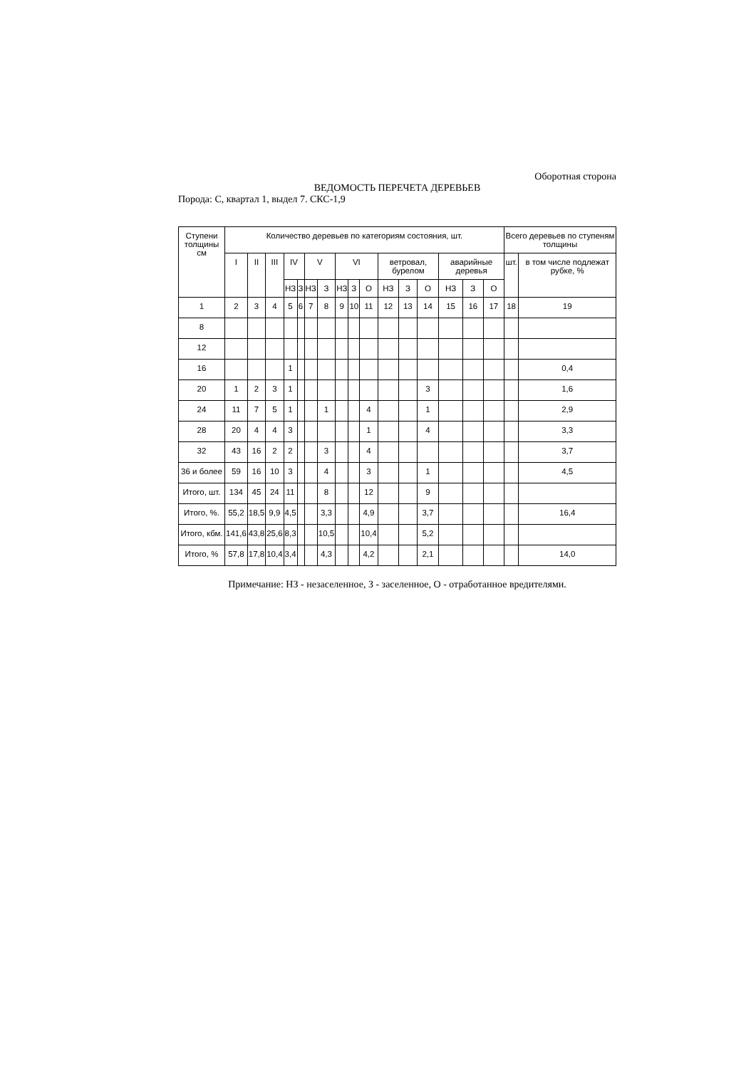Оборотная сторона
ВЕДОМОСТЬ ПЕРЕЧЕТА ДЕРЕВЬЕВ
Порода: С, квартал 1, выдел 7. СКС-1,9
| Ступени толщины см | Количество деревьев по категориям состояния, шт. | | | | | | | | | | | | | | | | Всего деревьев по ступеням толщины | |
| --- | --- | --- | --- | --- | --- | --- | --- | --- | --- | --- | --- | --- | --- | --- | --- | --- | --- | --- |
| | I | II | III | IV | | V | | VI | | | ветровал, бурелом | | | аварийные деревья | | | шт. | в том числе подлежат рубке, % |
| | | | | НЗ | З | НЗ | З | НЗ | З | О | НЗ | З | О | НЗ | З | О | | |
| 1 | 2 | 3 | 4 | 5 | 6 | 7 | 8 | 9 | 10 | 11 | 12 | 13 | 14 | 15 | 16 | 17 | 18 | 19 |
| 8 | | | | | | | | | | | | | | | | | | |
| 12 | | | | | | | | | | | | | | | | | | |
| 16 | | | | 1 | | | | | | | | | | | | | | 0,4 |
| 20 | 1 | 2 | 3 | 1 | | | | | | | | | 3 | | | | | 1,6 |
| 24 | 11 | 7 | 5 | 1 | | | 1 | | | 4 | | | 1 | | | | | 2,9 |
| 28 | 20 | 4 | 4 | 3 | | | | | | 1 | | | 4 | | | | | 3,3 |
| 32 | 43 | 16 | 2 | 2 | | | 3 | | | 4 | | | | | | | | 3,7 |
| 36 и более | 59 | 16 | 10 | 3 | | | 4 | | | 3 | | | 1 | | | | | 4,5 |
| Итого, шт. | 134 | 45 | 24 | 11 | | | 8 | | | 12 | | | 9 | | | | | |
| Итого, %. | 55,2 | 18,5 | 9,9 | 4,5 | | | 3,3 | | | 4,9 | | | 3,7 | | | | | 16,4 |
| Итого, кбм. | 141,6 | 43,8 | 25,6 | 8,3 | | | 10,5 | | | 10,4 | | | 5,2 | | | | | |
| Итого, % | 57,8 | 17,8 | 10,4 | 3,4 | | | 4,3 | | | 4,2 | | | 2,1 | | | | | 14,0 |
Примечание: НЗ - незаселенное, З - заселенное, О - отработанное вредителями.